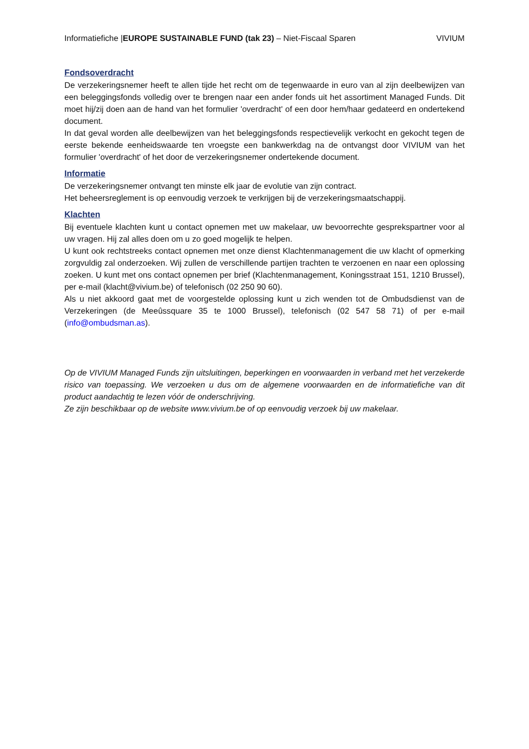Informatiefiche |EUROPE SUSTAINABLE FUND (tak 23) – Niet-Fiscaal Sparen VIVIUM
Fondsoverdracht
De verzekeringsnemer heeft te allen tijde het recht om de tegenwaarde in euro van al zijn deelbewijzen van een beleggingsfonds volledig over te brengen naar een ander fonds uit het assortiment Managed Funds. Dit moet hij/zij doen aan de hand van het formulier 'overdracht' of een door hem/haar gedateerd en ondertekend document.
In dat geval worden alle deelbewijzen van het beleggingsfonds respectievelijk verkocht en gekocht tegen de eerste bekende eenheidswaarde ten vroegste een bankwerkdag na de ontvangst door VIVIUM van het formulier 'overdracht' of het door de verzekeringsnemer ondertekende document.
Informatie
De verzekeringsnemer ontvangt ten minste elk jaar de evolutie van zijn contract.
Het beheersreglement is op eenvoudig verzoek te verkrijgen bij de verzekeringsmaatschappij.
Klachten
Bij eventuele klachten kunt u contact opnemen met uw makelaar, uw bevoorrechte gesprekspartner voor al uw vragen. Hij zal alles doen om u zo goed mogelijk te helpen.
U kunt ook rechtstreeks contact opnemen met onze dienst Klachtenmanagement die uw klacht of opmerking zorgvuldig zal onderzoeken. Wij zullen de verschillende partijen trachten te verzoenen en naar een oplossing zoeken. U kunt met ons contact opnemen per brief (Klachtenmanagement, Koningsstraat 151, 1210 Brussel), per e-mail (klacht@vivium.be) of telefonisch (02 250 90 60).
Als u niet akkoord gaat met de voorgestelde oplossing kunt u zich wenden tot de Ombudsdienst van de Verzekeringen (de Meeûssquare 35 te 1000 Brussel), telefonisch (02 547 58 71) of per e-mail (info@ombudsman.as).
Op de VIVIUM Managed Funds zijn uitsluitingen, beperkingen en voorwaarden in verband met het verzekerde risico van toepassing. We verzoeken u dus om de algemene voorwaarden en de informatiefiche van dit product aandachtig te lezen vóór de onderschrijving.
Ze zijn beschikbaar op de website www.vivium.be of op eenvoudig verzoek bij uw makelaar.